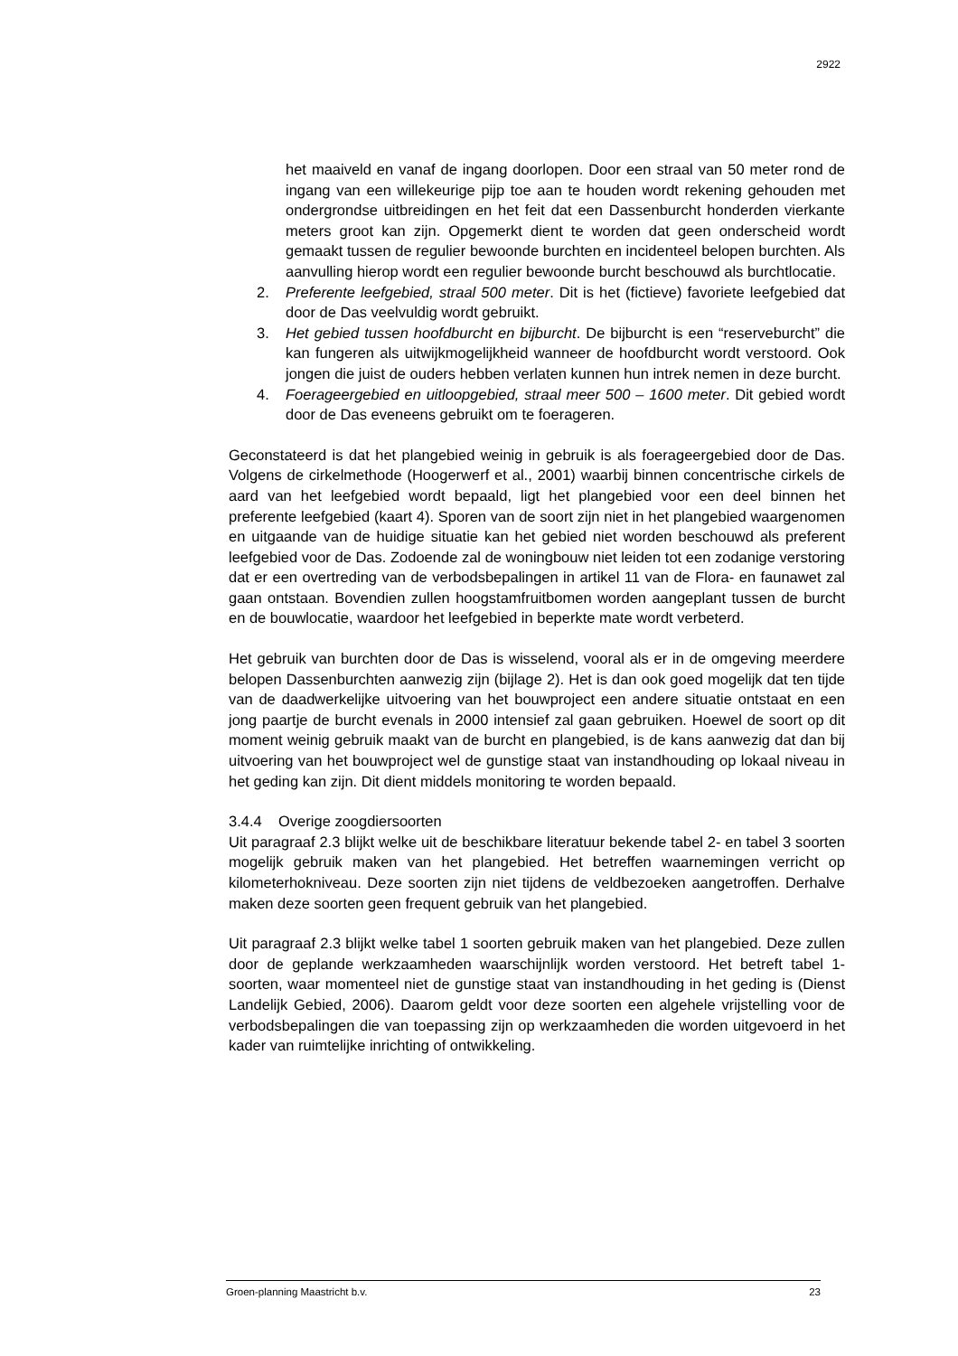2922
het maaiveld en vanaf de ingang doorlopen. Door een straal van 50 meter rond de ingang van een willekeurige pijp toe aan te houden wordt rekening gehouden met ondergrondse uitbreidingen en het feit dat een Dassenburcht honderden vierkante meters groot kan zijn. Opgemerkt dient te worden dat geen onderscheid wordt gemaakt tussen de regulier bewoonde burchten en incidenteel belopen burchten. Als aanvulling hierop wordt een regulier bewoonde burcht beschouwd als burchtlocatie.
2. Preferente leefgebied, straal 500 meter. Dit is het (fictieve) favoriete leefgebied dat door de Das veelvuldig wordt gebruikt.
3. Het gebied tussen hoofdburcht en bijburcht. De bijburcht is een “reserveburcht” die kan fungeren als uitwijkmogelijkheid wanneer de hoofdburcht wordt verstoord. Ook jongen die juist de ouders hebben verlaten kunnen hun intrek nemen in deze burcht.
4. Foerageergebied en uitloopgebied, straal meer 500 – 1600 meter. Dit gebied wordt door de Das eveneens gebruikt om te foerageren.
Geconstateerd is dat het plangebied weinig in gebruik is als foerageergebied door de Das. Volgens de cirkelmethode (Hoogerwerf et al., 2001) waarbij binnen concentrische cirkels de aard van het leefgebied wordt bepaald, ligt het plangebied voor een deel binnen het preferente leefgebied (kaart 4). Sporen van de soort zijn niet in het plangebied waargenomen en uitgaande van de huidige situatie kan het gebied niet worden beschouwd als preferent leefgebied voor de Das. Zodoende zal de woningbouw niet leiden tot een zodanige verstoring dat er een overtreding van de verbodsbepalingen in artikel 11 van de Flora- en faunawet zal gaan ontstaan. Bovendien zullen hoogstamfruitbomen worden aangeplant tussen de burcht en de bouwlocatie, waardoor het leefgebied in beperkte mate wordt verbeterd.
Het gebruik van burchten door de Das is wisselend, vooral als er in de omgeving meerdere belopen Dassenburchten aanwezig zijn (bijlage 2). Het is dan ook goed mogelijk dat ten tijde van de daadwerkelijke uitvoering van het bouwproject een andere situatie ontstaat en een jong paartje de burcht evenals in 2000 intensief zal gaan gebruiken. Hoewel de soort op dit moment weinig gebruik maakt van de burcht en plangebied, is de kans aanwezig dat dan bij uitvoering van het bouwproject wel de gunstige staat van instandhouding op lokaal niveau in het geding kan zijn. Dit dient middels monitoring te worden bepaald.
3.4.4 Overige zoogdiersoorten
Uit paragraaf 2.3 blijkt welke uit de beschikbare literatuur bekende tabel 2- en tabel 3 soorten mogelijk gebruik maken van het plangebied. Het betreffen waarnemingen verricht op kilometerhokniveau. Deze soorten zijn niet tijdens de veldbezoeken aangetroffen. Derhalve maken deze soorten geen frequent gebruik van het plangebied.
Uit paragraaf 2.3 blijkt welke tabel 1 soorten gebruik maken van het plangebied. Deze zullen door de geplande werkzaamheden waarschijnlijk worden verstoord. Het betreft tabel 1-soorten, waar momenteel niet de gunstige staat van instandhouding in het geding is (Dienst Landelijk Gebied, 2006). Daarom geldt voor deze soorten een algehele vrijstelling voor de verbodsbepalingen die van toepassing zijn op werkzaamheden die worden uitgevoerd in het kader van ruimtelijke inrichting of ontwikkeling.
Groen-planning Maastricht b.v. 23